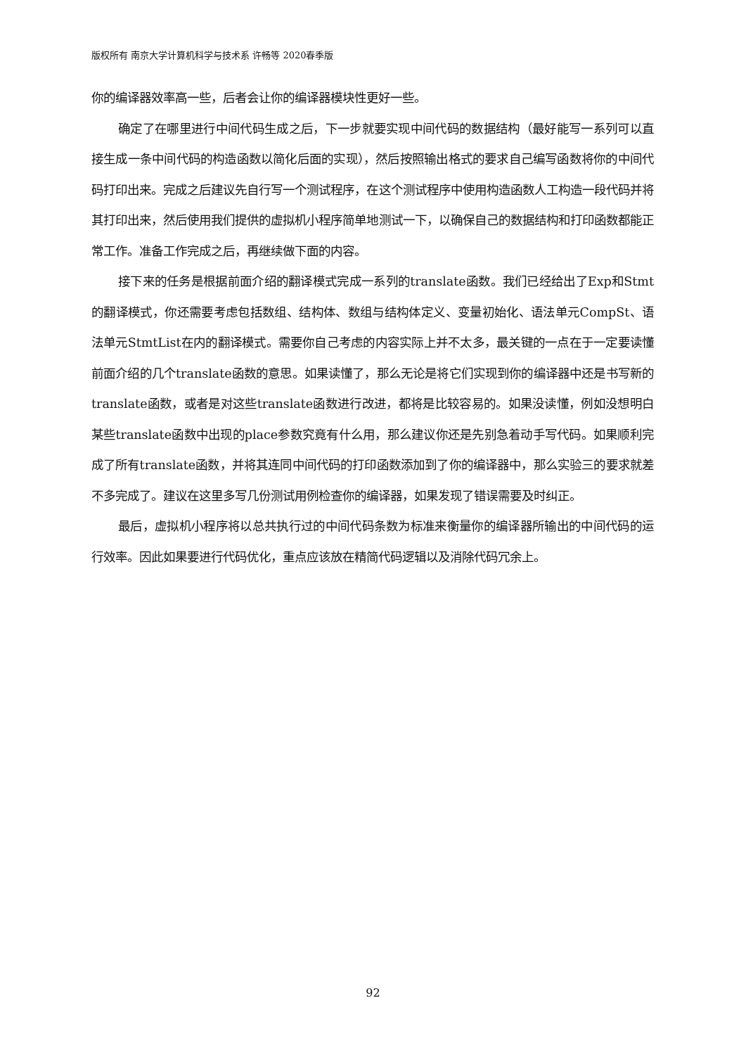版权所有 南京大学计算机科学与技术系 许畅等 2020春季版
你的编译器效率高一些，后者会让你的编译器模块性更好一些。
确定了在哪里进行中间代码生成之后，下一步就要实现中间代码的数据结构（最好能写一系列可以直接生成一条中间代码的构造函数以简化后面的实现），然后按照输出格式的要求自己编写函数将你的中间代码打印出来。完成之后建议先自行写一个测试程序，在这个测试程序中使用构造函数人工构造一段代码并将其打印出来，然后使用我们提供的虚拟机小程序简单地测试一下，以确保自己的数据结构和打印函数都能正常工作。准备工作完成之后，再继续做下面的内容。
接下来的任务是根据前面介绍的翻译模式完成一系列的translate函数。我们已经给出了Exp和Stmt的翻译模式，你还需要考虑包括数组、结构体、数组与结构体定义、变量初始化、语法单元CompSt、语法单元StmtList在内的翻译模式。需要你自己考虑的内容实际上并不太多，最关键的一点在于一定要读懂前面介绍的几个translate函数的意思。如果读懂了，那么无论是将它们实现到你的编译器中还是书写新的translate函数，或者是对这些translate函数进行改进，都将是比较容易的。如果没读懂，例如没想明白某些translate函数中出现的place参数究竟有什么用，那么建议你还是先别急着动手写代码。如果顺利完成了所有translate函数，并将其连同中间代码的打印函数添加到了你的编译器中，那么实验三的要求就差不多完成了。建议在这里多写几份测试用例检查你的编译器，如果发现了错误需要及时纠正。
最后，虚拟机小程序将以总共执行过的中间代码条数为标准来衡量你的编译器所输出的中间代码的运行效率。因此如果要进行代码优化，重点应该放在精简代码逻辑以及消除代码冗余上。
92